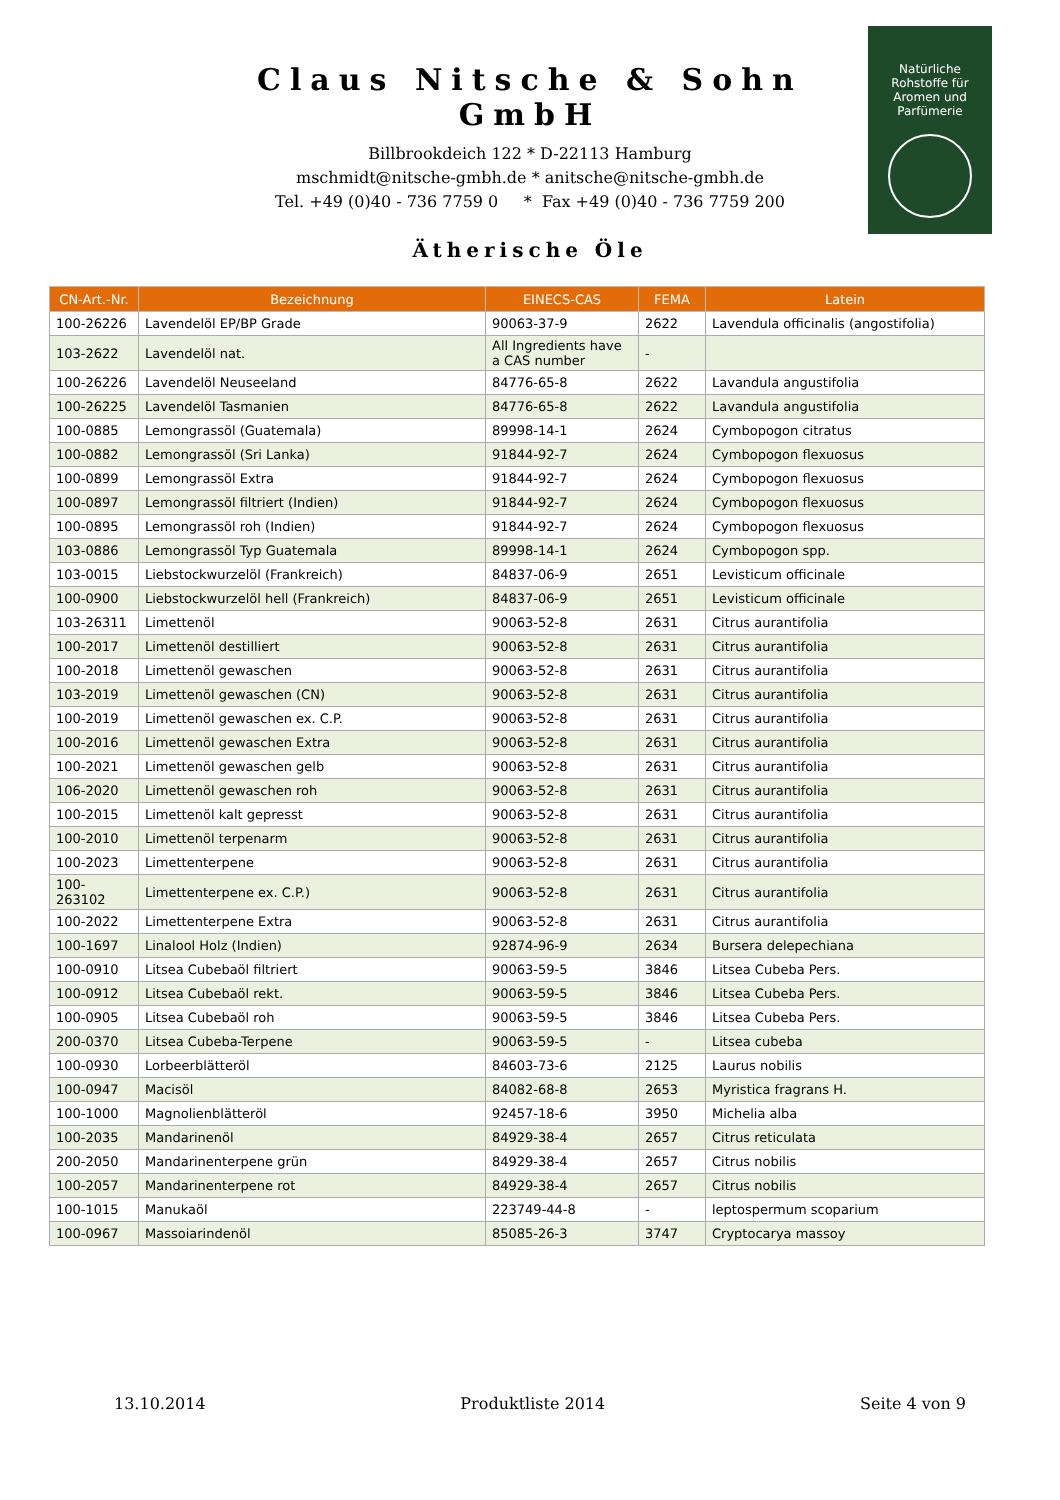Claus Nitsche & Sohn GmbH
Billbrookdeich 122 * D-22113 Hamburg
mschmidt@nitsche-gmbh.de * anitsche@nitsche-gmbh.de
Tel. +49 (0)40 - 736 7759 0 * Fax +49 (0)40 - 736 7759 200
Natürliche
Rohstoffe für
Aromen und
Parfümerie
Ätherische Öle
| CN-Art.-Nr. | Bezeichnung | EINECS-CAS | FEMA | Latein |
| --- | --- | --- | --- | --- |
| 100-26226 | Lavendelöl EP/BP Grade | 90063-37-9 | 2622 | Lavendula officinalis (angostifolia) |
| 103-2622 | Lavendelöl nat. | All Ingredients have a CAS number | - | |
| 100-26226 | Lavendelöl Neuseeland | 84776-65-8 | 2622 | Lavandula angustifolia |
| 100-26225 | Lavendelöl Tasmanien | 84776-65-8 | 2622 | Lavandula angustifolia |
| 100-0885 | Lemongrassöl (Guatemala) | 89998-14-1 | 2624 | Cymbopogon citratus |
| 100-0882 | Lemongrassöl (Sri Lanka) | 91844-92-7 | 2624 | Cymbopogon flexuosus |
| 100-0899 | Lemongrassöl Extra | 91844-92-7 | 2624 | Cymbopogon flexuosus |
| 100-0897 | Lemongrassöl filtriert (Indien) | 91844-92-7 | 2624 | Cymbopogon flexuosus |
| 100-0895 | Lemongrassöl roh (Indien) | 91844-92-7 | 2624 | Cymbopogon flexuosus |
| 103-0886 | Lemongrassöl Typ Guatemala | 89998-14-1 | 2624 | Cymbopogon spp. |
| 103-0015 | Liebstockwurzelöl (Frankreich) | 84837-06-9 | 2651 | Levisticum officinale |
| 100-0900 | Liebstockwurzelöl hell (Frankreich) | 84837-06-9 | 2651 | Levisticum officinale |
| 103-26311 | Limettenöl | 90063-52-8 | 2631 | Citrus aurantifolia |
| 100-2017 | Limettenöl destilliert | 90063-52-8 | 2631 | Citrus aurantifolia |
| 100-2018 | Limettenöl gewaschen | 90063-52-8 | 2631 | Citrus aurantifolia |
| 103-2019 | Limettenöl gewaschen (CN) | 90063-52-8 | 2631 | Citrus aurantifolia |
| 100-2019 | Limettenöl gewaschen ex. C.P. | 90063-52-8 | 2631 | Citrus aurantifolia |
| 100-2016 | Limettenöl gewaschen Extra | 90063-52-8 | 2631 | Citrus aurantifolia |
| 100-2021 | Limettenöl gewaschen gelb | 90063-52-8 | 2631 | Citrus aurantifolia |
| 106-2020 | Limettenöl gewaschen roh | 90063-52-8 | 2631 | Citrus aurantifolia |
| 100-2015 | Limettenöl kalt gepresst | 90063-52-8 | 2631 | Citrus aurantifolia |
| 100-2010 | Limettenöl terpenarm | 90063-52-8 | 2631 | Citrus aurantifolia |
| 100-2023 | Limettenterpene | 90063-52-8 | 2631 | Citrus aurantifolia |
| 100-263102 | Limettenterpene ex. C.P.) | 90063-52-8 | 2631 | Citrus aurantifolia |
| 100-2022 | Limettenterpene Extra | 90063-52-8 | 2631 | Citrus aurantifolia |
| 100-1697 | Linalool Holz (Indien) | 92874-96-9 | 2634 | Bursera delepechiana |
| 100-0910 | Litsea Cubebaöl filtriert | 90063-59-5 | 3846 | Litsea Cubeba Pers. |
| 100-0912 | Litsea Cubebaöl rekt. | 90063-59-5 | 3846 | Litsea Cubeba Pers. |
| 100-0905 | Litsea Cubebaöl roh | 90063-59-5 | 3846 | Litsea Cubeba Pers. |
| 200-0370 | Litsea Cubeba-Terpene | 90063-59-5 | - | Litsea cubeba |
| 100-0930 | Lorbeerblätteröl | 84603-73-6 | 2125 | Laurus nobilis |
| 100-0947 | Macisöl | 84082-68-8 | 2653 | Myristica fragrans H. |
| 100-1000 | Magnolienblätteröl | 92457-18-6 | 3950 | Michelia alba |
| 100-2035 | Mandarinenöl | 84929-38-4 | 2657 | Citrus reticulata |
| 200-2050 | Mandarinenterpene grün | 84929-38-4 | 2657 | Citrus nobilis |
| 100-2057 | Mandarinenterpene rot | 84929-38-4 | 2657 | Citrus nobilis |
| 100-1015 | Manukaöl | 223749-44-8 | - | leptospermum scoparium |
| 100-0967 | Massoiarindenöl | 85085-26-3 | 3747 | Cryptocarya massoy |
13.10.2014 Produktliste 2014 Seite 4 von 9